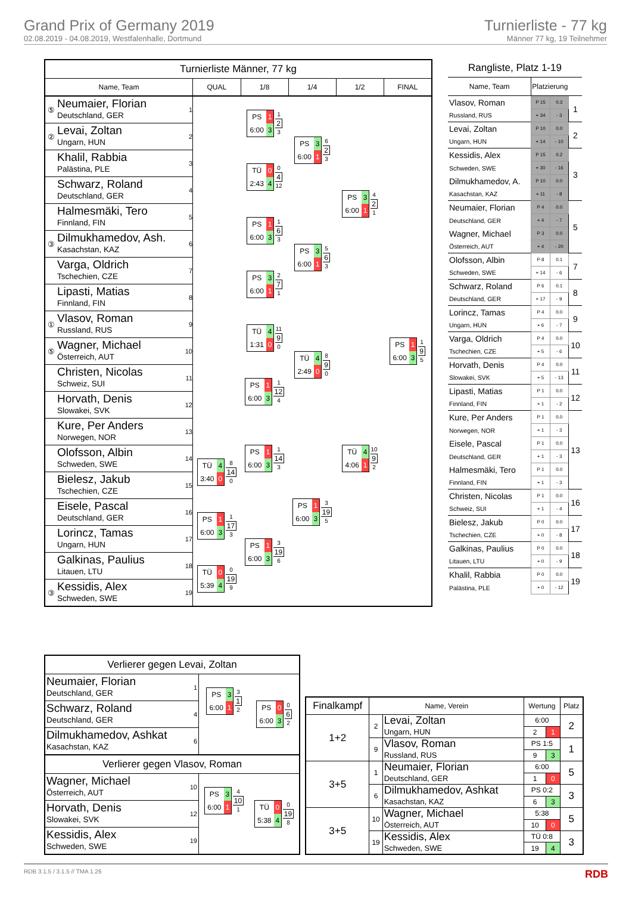Grand Prix of Germany 2019
02.08.2019 - 04.08.2019, Westfalenhalle, Dortmund
Turnierliste - 77 kg
Männer 77 kg, 19 Teilnehmer
| Turnierliste Männer, 77 kg | | | | | | | |
| Name, Team | | | QUAL | 1/8 | 1/4 | 1/2 | FINAL |
| ⑤ | Neumaier, Florian Deutschland, GER | 1 | | PS 1 6:00 3 1 2 3 | PS 3 6:00 1 6 2 3 | PS 3 6:00 1 4 2 1 | PS 1 6:00 3 1 9 5 |
| ② | Levai, Zoltan Ungarn, HUN | 2 | | | | | |
| | Khalil, Rabbia Palästina, PLE | 3 | | TÜ 0 2:43 4 0 4 12 | | | |
| | Schwarz, Roland Deutschland, GER | 4 | | | | | |
| | Halmesmäki, Tero Finnland, FIN | 5 | | PS 1 6:00 3 1 6 3 | PS 3 6:00 1 5 6 3 | | |
| ③ | Dilmukhamedov, Ash. Kasachstan, KAZ | 6 | | | | | |
| | Varga, Oldrich Tschechien, CZE | 7 | | PS 3 6:00 1 2 7 1 | | | |
| | Lipasti, Matias Finnland, FIN | 8 | | | | | |
| ① | Vlasov, Roman Russland, RUS | 9 | | TÜ 4 1:31 0 11 9 0 | TÜ 4 2:49 0 8 9 0 | TÜ 4 4:06 1 10 9 2 | |
| ⑤ | Wagner, Michael Österreich, AUT | 10 | | | | | |
| | Christen, Nicolas Schweiz, SUI | 11 | | PS 1 6:00 3 1 12 4 | | | |
| | Horvath, Denis Slowakei, SVK | 12 | | | | | |
| | Kure, Per Anders Norwegen, NOR | 13 | | PS 1 6:00 3 1 14 3 | PS 1 6:00 3 3 19 5 | | |
| | Olofsson, Albin Schweden, SWE | 14 | TÜ 4 3:40 0 8 14 0 | | | | |
| | Bielesz, Jakub Tschechien, CZE | 15 | | | | | |
| | Eisele, Pascal Deutschland, GER | 16 | PS 1 6:00 3 1 17 3 | PS 1 6:00 3 3 19 6 | | | |
| | Lorincz, Tamas Ungarn, HUN | 17 | | | | | |
| | Galkinas, Paulius Litauen, LTU | 18 | TÜ 0 5:39 4 0 19 9 | | | | |
| ③ | Kessidis, Alex Schweden, SWE | 19 | | | | | |
| Rangliste, Platz 1-19 | | | |
| Name, Team | Platzierung | | |
| Vlasov, Roman | P 15 | 0.3 | 1 |
| Russland, RUS | + 34 | - 3 | |
| Levai, Zoltan | P 10 | 0.0 | 2 |
| Ungarn, HUN | + 14 | - 10 | |
| Kessidis, Alex | P 15 | 0.2 | 3 |
| Schweden, SWE | + 30 | - 16 | |
| Dilmukhamedov, A. | P 10 | 0.0 | |
| Kasachstan, KAZ | + 11 | - 8 | |
| Neumaier, Florian | P 4 | 0.0 | 5 |
| Deutschland, GER | + 4 | - 7 | |
| Wagner, Michael | P 3 | 0.0 | |
| Österreich, AUT | + 4 | - 20 | |
| Olofsson, Albin | P 8 | 0.1 | 7 |
| Schweden, SWE | + 14 | - 6 | |
| Schwarz, Roland | P 6 | 0.1 | 8 |
| Deutschland, GER | + 17 | - 9 | |
| Lorincz, Tamas | P 4 | 0.0 | 9 |
| Ungarn, HUN | + 6 | - 7 | |
| Varga, Oldrich | P 4 | 0.0 | 10 |
| Tschechien, CZE | + 5 | - 6 | |
| Horvath, Denis | P 4 | 0.0 | 11 |
| Slowakei, SVK | + 5 | - 13 | |
| Lipasti, Matias | P 1 | 0.0 | 12 |
| Finnland, FIN | + 1 | - 2 | |
| Kure, Per Anders | P 1 | 0.0 | 13 |
| Norwegen, NOR | + 1 | - 3 | |
| Eisele, Pascal | P 1 | 0.0 | |
| Deutschland, GER | + 1 | - 3 | |
| Halmesmäki, Tero | P 1 | 0.0 | |
| Finnland, FIN | + 1 | - 3 | |
| Christen, Nicolas | P 1 | 0.0 | 16 |
| Schweiz, SUI | + 1 | - 4 | |
| Bielesz, Jakub | P 0 | 0.0 | 17 |
| Tschechien, CZE | + 0 | - 8 | |
| Galkinas, Paulius | P 0 | 0.0 | 18 |
| Litauen, LTU | + 0 | - 9 | |
| Khalil, Rabbia | P 0 | 0.0 | 19 |
| Palästina, PLE | + 0 | - 12 | |
| Verlierer gegen Levai, Zoltan | | | |
| Neumaier, Florian Deutschland, GER | 1 | PS 3 6:00 1 3 1 2 | PS 0 6:00 3 0 6 2 |
| Schwarz, Roland Deutschland, GER | 4 | | |
| Dilmukhamedov, Ashkat Kasachstan, KAZ | 6 | | |
| Verlierer gegen Vlasov, Roman | | | |
| Wagner, Michael Österreich, AUT | 10 | PS 3 6:00 1 4 10 1 | TÜ 0 5:38 4 0 19 8 |
| Horvath, Denis Slowakei, SVK | 12 | | |
| Kessidis, Alex Schweden, SWE | 19 | | |
| Finalkampf | Name, Verein | | Wertung | | Platz |
| --- | --- | --- | --- | --- | --- |
| 1+2 | 2 | Levai, Zoltan Ungarn, HUN | 6:00 | | 2 |
| | | | 2 | 1 | |
| | 9 | Vlasov, Roman Russland, RUS | PS 1:5 | | 1 |
| | | | 9 | 3 | |
| 3+5 | 1 | Neumaier, Florian Deutschland, GER | 6:00 | | 5 |
| | | | 1 | 0 | |
| | 6 | Dilmukhamedov, Ashkat Kasachstan, KAZ | PS 0:2 | | 3 |
| | | | 6 | 3 | |
| 3+5 | 10 | Wagner, Michael Österreich, AUT | 5:38 | | 5 |
| | | | 10 | 0 | |
| | 19 | Kessidis, Alex Schweden, SWE | TÜ 0:8 | | 3 |
| | | | 19 | 4 | |
RDB 3.1.5 / 3.1.5 // TMA 1.26 RDB